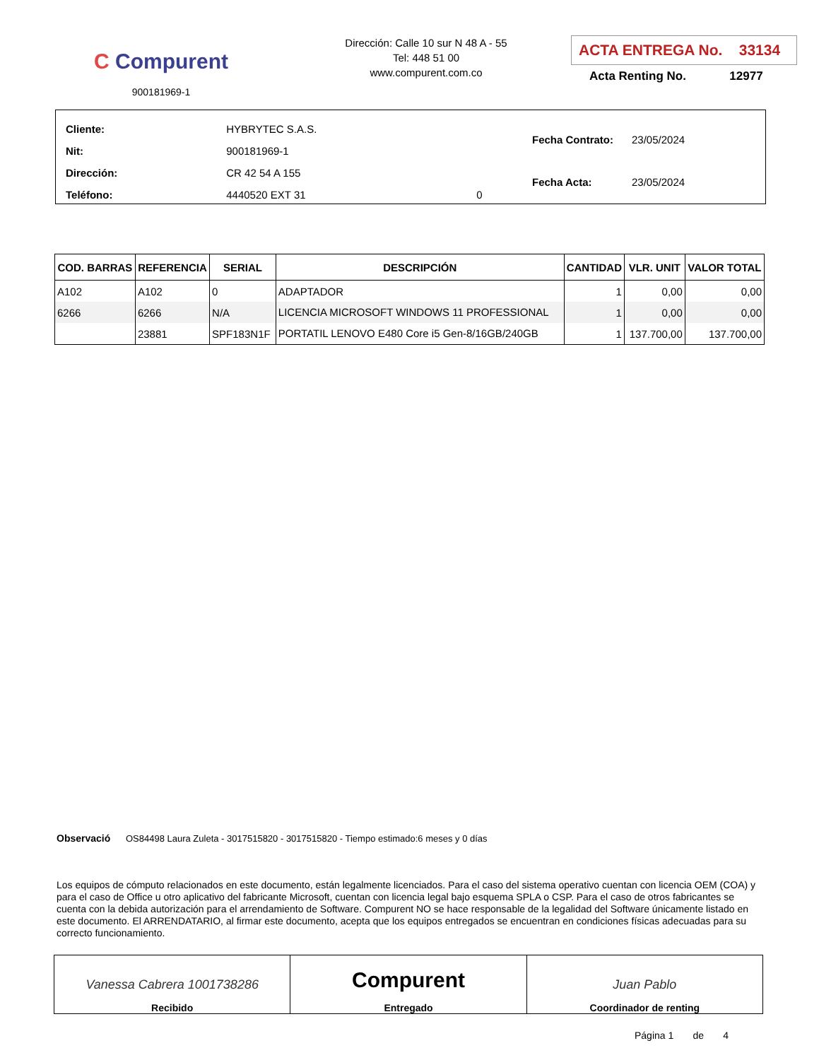C Compurent
900181969-1
Dirección: Calle 10 sur N 48 A - 55
Tel: 448 51 00
www.compurent.com.co
ACTA ENTREGA No. 33134
Acta Renting No. 12977
| Cliente: | HYBRYTEC S.A.S. | |
| Nit: | 900181969-1 | |
| Dirección: | CR 42 54 A 155 | |
| Teléfono: | 4440520 EXT 31 | 0 |
| Fecha Contrato: | 23/05/2024 |
| Fecha Acta: | 23/05/2024 |
| COD. BARRAS | REFERENCIA | SERIAL | DESCRIPCIÓN | CANTIDAD | VLR. UNIT | VALOR TOTAL |
| --- | --- | --- | --- | --- | --- | --- |
| A102 | A102 | 0 | ADAPTADOR | 1 | 0,00 | 0,00 |
| 6266 | 6266 | N/A | LICENCIA MICROSOFT WINDOWS 11 PROFESSIONAL | 1 | 0,00 | 0,00 |
| | 23881 | SPF183N1F | PORTATIL LENOVO E480 Core i5 Gen-8/16GB/240GB | 1 | 137.700,00 | 137.700,00 |
Observació OS84498 Laura Zuleta - 3017515820 - 3017515820 - Tiempo estimado:6 meses y 0 días
Los equipos de cómputo relacionados en este documento, están legalmente licenciados. Para el caso del sistema operativo cuentan con licencia OEM (COA) y para el caso de Office u otro aplicativo del fabricante Microsoft, cuentan con licencia legal bajo esquema SPLA o CSP. Para el caso de otros fabricantes se cuenta con la debida autorización para el arrendamiento de Software. Compurent NO se hace responsable de la legalidad del Software únicamente listado en este documento. El ARRENDATARIO, al firmar este documento, acepta que los equipos entregados se encuentran en condiciones físicas adecuadas para su correcto funcionamiento.
Vanessa Cabrera 1001738286
Recibido
Compurent
Entregado
Juan Pablo
Coordinador de renting
Página 1 de 4